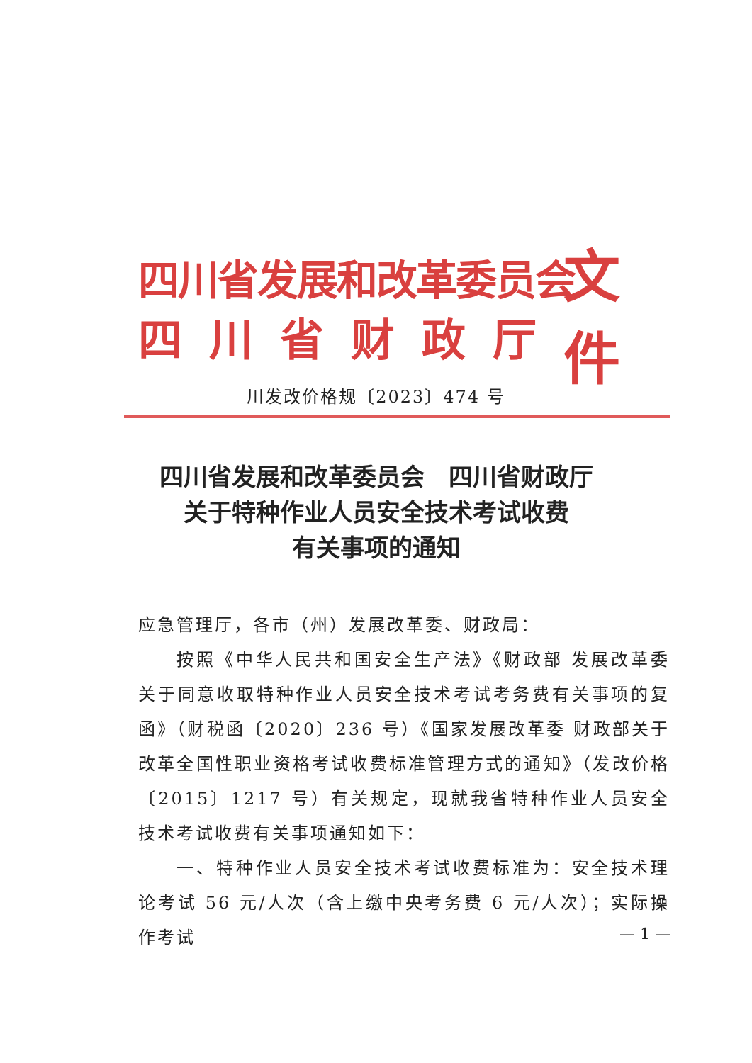四川省发展和改革委员会
四川省财政厅
文件
川发改价格规〔2023〕474 号
四川省发展和改革委员会　四川省财政厅
关于特种作业人员安全技术考试收费
有关事项的通知
应急管理厅，各市（州）发展改革委、财政局：
按照《中华人民共和国安全生产法》《财政部 发展改革委关于同意收取特种作业人员安全技术考试考务费有关事项的复函》（财税函〔2020〕236 号）《国家发展改革委 财政部关于改革全国性职业资格考试收费标准管理方式的通知》（发改价格〔2015〕1217 号）有关规定，现就我省特种作业人员安全技术考试收费有关事项通知如下：
一、特种作业人员安全技术考试收费标准为：安全技术理论考试 56 元/人次（含上缴中央考务费 6 元/人次）；实际操作考试
— 1 —